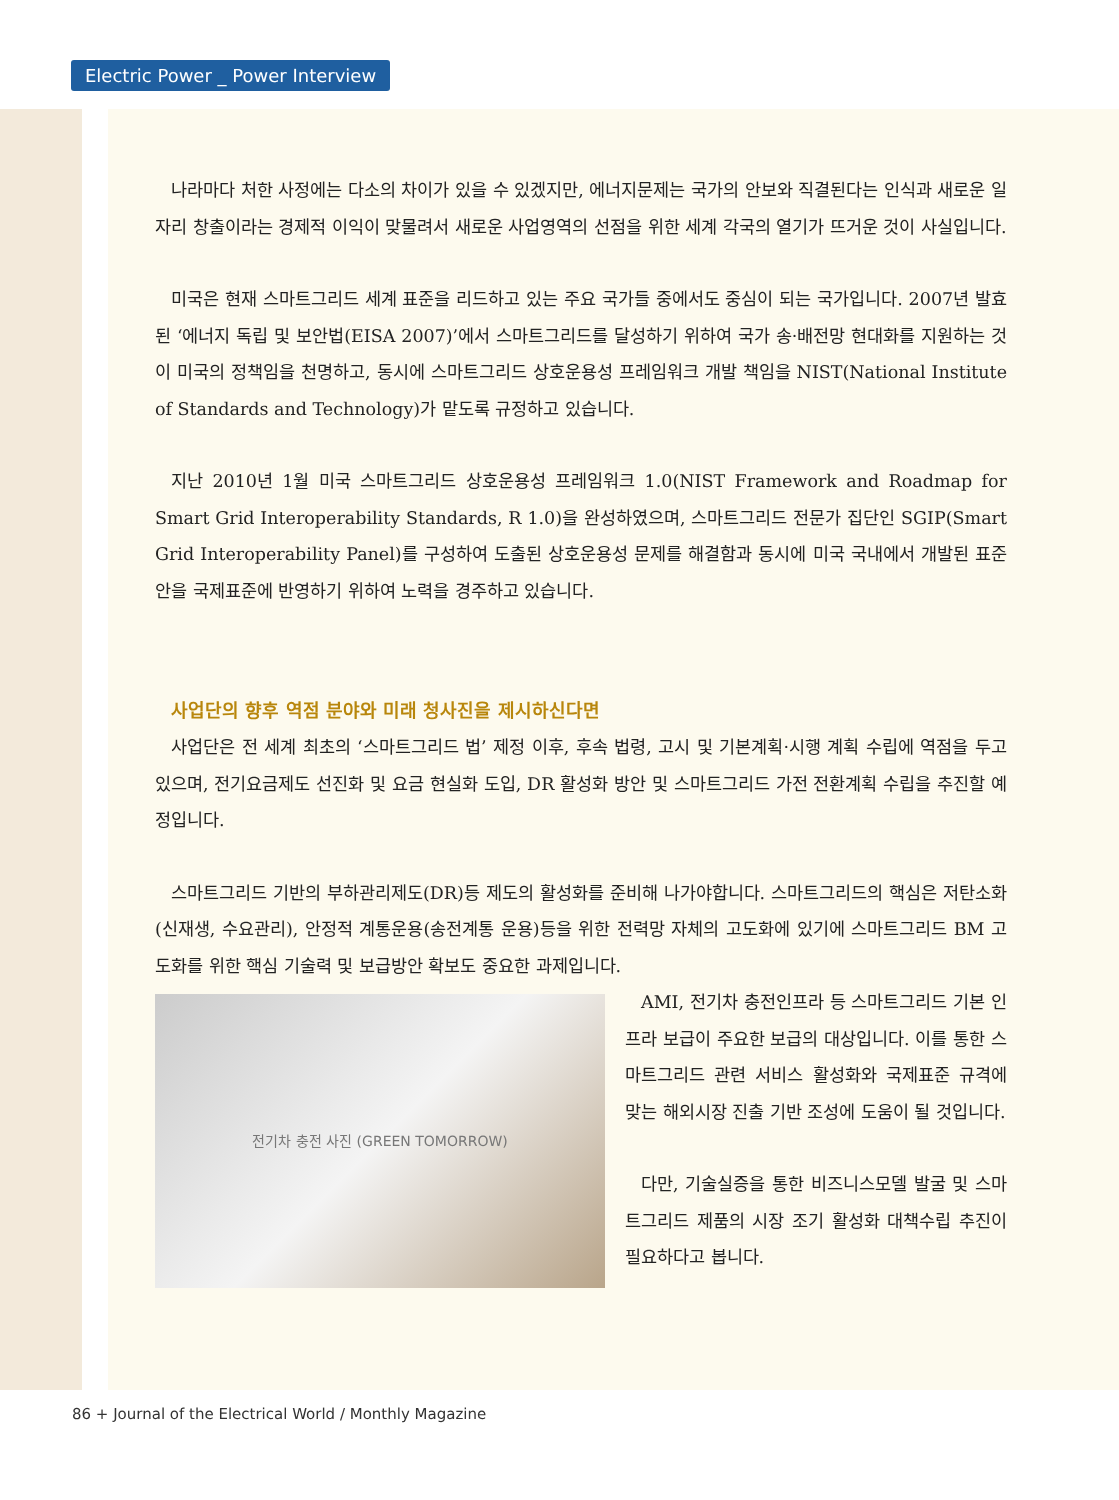Electric Power _ Power Interview
나라마다 처한 사정에는 다소의 차이가 있을 수 있겠지만, 에너지문제는 국가의 안보와 직결된다는 인식과 새로운 일자리 창출이라는 경제적 이익이 맞물려서 새로운 사업영역의 선점을 위한 세계 각국의 열기가 뜨거운 것이 사실입니다.
미국은 현재 스마트그리드 세계 표준을 리드하고 있는 주요 국가들 중에서도 중심이 되는 국가입니다. 2007년 발효된 ‘에너지 독립 및 보안법(EISA 2007)’에서 스마트그리드를 달성하기 위하여 국가 송·배전망 현대화를 지원하는 것이 미국의 정책임을 천명하고, 동시에 스마트그리드 상호운용성 프레임워크 개발 책임을 NIST(National Institute of Standards and Technology)가 맡도록 규정하고 있습니다.
지난 2010년 1월 미국 스마트그리드 상호운용성 프레임워크 1.0(NIST Framework and Roadmap for Smart Grid Interoperability Standards, R 1.0)을 완성하였으며, 스마트그리드 전문가 집단인 SGIP(Smart Grid Interoperability Panel)를 구성하여 도출된 상호운용성 문제를 해결함과 동시에 미국 국내에서 개발된 표준안을 국제표준에 반영하기 위하여 노력을 경주하고 있습니다.
사업단의 향후 역점 분야와 미래 청사진을 제시하신다면
사업단은 전 세계 최초의 ‘스마트그리드 법’ 제정 이후, 후속 법령, 고시 및 기본계획·시행 계획 수립에 역점을 두고 있으며, 전기요금제도 선진화 및 요금 현실화 도입, DR 활성화 방안 및 스마트그리드 가전 전환계획 수립을 추진할 예정입니다.
스마트그리드 기반의 부하관리제도(DR)등 제도의 활성화를 준비해 나가야합니다. 스마트그리드의 핵심은 저탄소화(신재생, 수요관리), 안정적 계통운용(송전계통 운용)등을 위한 전력망 자체의 고도화에 있기에 스마트그리드 BM 고도화를 위한 핵심 기술력 및 보급방안 확보도 중요한 과제입니다.
전기차 충전 사진 (GREEN TOMORROW)
AMI, 전기차 충전인프라 등 스마트그리드 기본 인프라 보급이 주요한 보급의 대상입니다. 이를 통한 스마트그리드 관련 서비스 활성화와 국제표준 규격에 맞는 해외시장 진출 기반 조성에 도움이 될 것입니다.
다만, 기술실증을 통한 비즈니스모델 발굴 및 스마트그리드 제품의 시장 조기 활성화 대책수립 추진이 필요하다고 봅니다.
86 + Journal of the Electrical World / Monthly Magazine